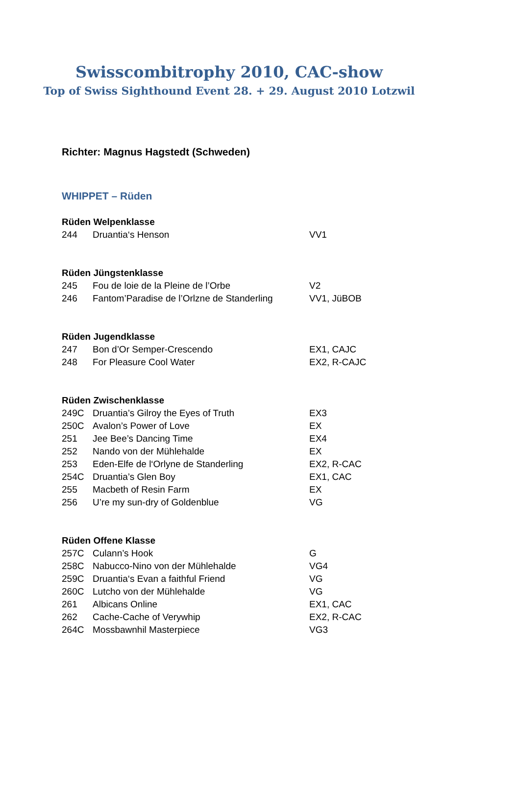Swisscombitrophy 2010, CAC-show
Top of Swiss Sighthound Event 28. + 29. August 2010 Lotzwil
Richter: Magnus Hagstedt (Schweden)
WHIPPET – Rüden
| Rüden Welpenklasse | | |
| --- | --- | --- |
| 244 | Druantia‘s Henson | VV1 |
| Rüden Jüngstenklasse | | |
| 245 | Fou de loie de la Pleine de l’Orbe | V2 |
| 246 | Fantom’Paradise de l’Orlzne de Standerling | VV1, JüBOB |
| Rüden Jugendklasse | | |
| 247 | Bon d’Or Semper-Crescendo | EX1, CAJC |
| 248 | For Pleasure Cool Water | EX2, R-CAJC |
| Rüden Zwischenklasse | | |
| 249C | Druantia’s Gilroy the Eyes of Truth | EX3 |
| 250C | Avalon’s Power of Love | EX |
| 251 | Jee Bee’s Dancing Time | EX4 |
| 252 | Nando von der Mühlehalde | EX |
| 253 | Eden-Elfe de l‘Orlyne de Standerling | EX2, R-CAC |
| 254C | Druantia’s Glen Boy | EX1, CAC |
| 255 | Macbeth of Resin Farm | EX |
| 256 | U’re my sun-dry of Goldenblue | VG |
| Rüden Offene Klasse | | |
| 257C | Culann’s Hook | G |
| 258C | Nabucco-Nino von der Mühlehalde | VG4 |
| 259C | Druantia‘s Evan a faithful Friend | VG |
| 260C | Lutcho von der Mühlehalde | VG |
| 261 | Albicans Online | EX1, CAC |
| 262 | Cache-Cache of Verywhip | EX2, R-CAC |
| 264C | Mossbawnhil Masterpiece | VG3 |